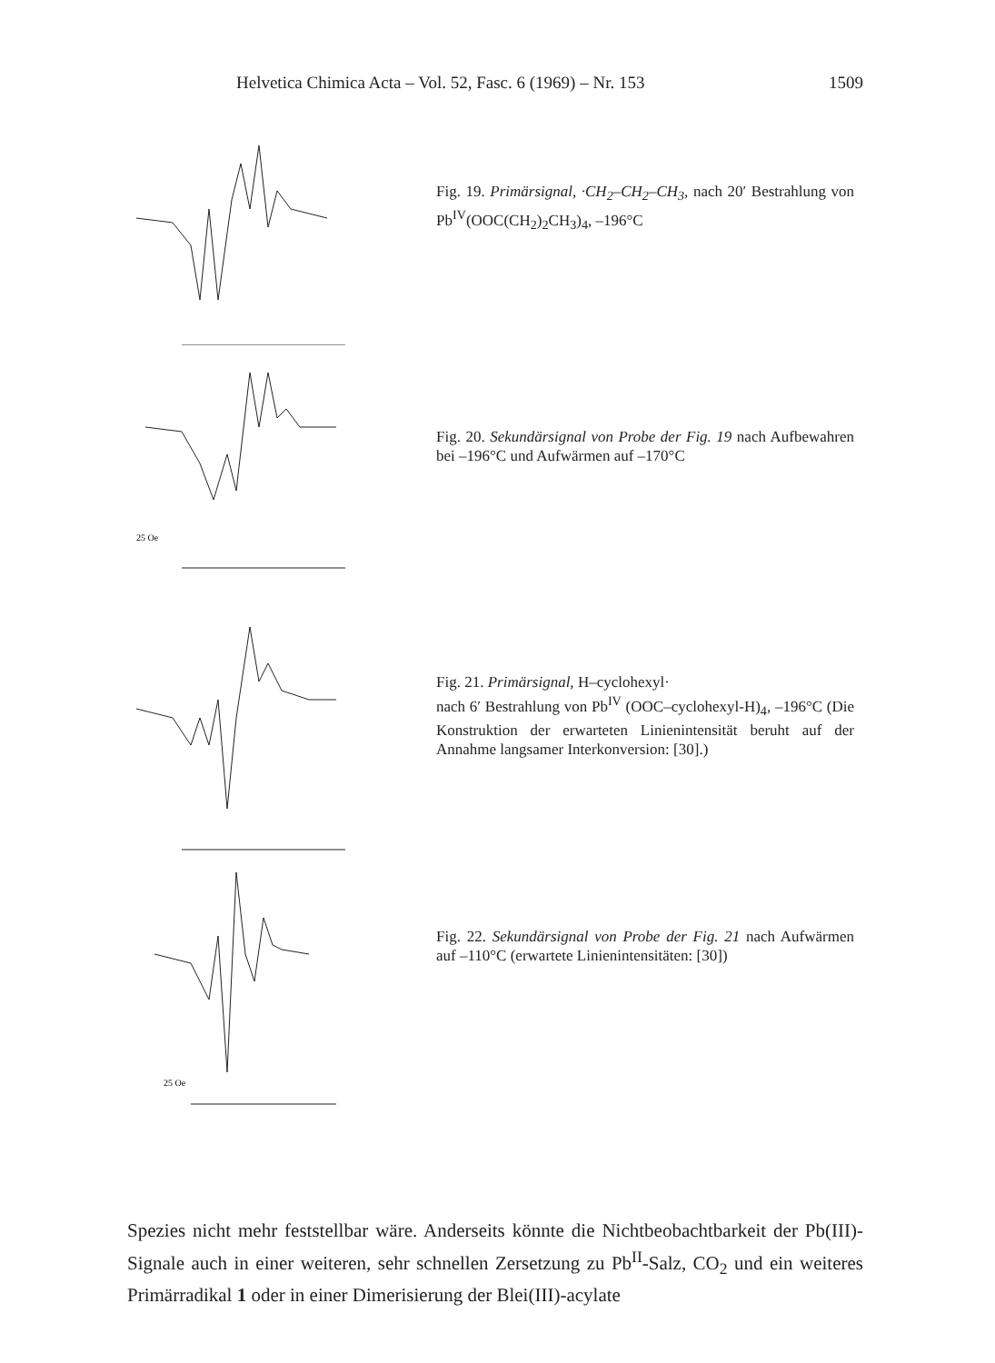Helvetica Chimica Acta – Vol. 52, Fasc. 6 (1969) – Nr. 153 1509
Fig. 19. Primärsignal, ·CH<sub>2</sub>–CH<sub>2</sub>–CH<sub>3</sub>, nach 20′ Bestrahlung von Pb<sup>IV</sup>(OOC(CH<sub>2</sub>)<sub>2</sub>CH<sub>3</sub>)<sub>4</sub>, –196°C
25 Oe
Fig. 20. Sekundärsignal von Probe der Fig. 19 nach Aufbewahren bei –196°C und Aufwärmen auf –170°C
Fig. 21. Primärsignal, H–cyclohexyl·
nach 6′ Bestrahlung von Pb<sup>IV</sup> (OOC–cyclohexyl-H)<sub>4</sub>, –196°C (Die Konstruktion der erwarteten Linienintensität beruht auf der Annahme langsamer Interkonversion: [30].)
25 Oe
Fig. 22. Sekundärsignal von Probe der Fig. 21 nach Aufwärmen auf –110°C (erwartete Linienintensitäten: [30])
Spezies nicht mehr feststellbar wäre. Anderseits könnte die Nichtbeobachtbarkeit der Pb(III)-Signale auch in einer weiteren, sehr schnellen Zersetzung zu Pb<sup>II</sup>-Salz, CO<sub>2</sub> und ein weiteres Primärradikal 1 oder in einer Dimerisierung der Blei(III)-acylate